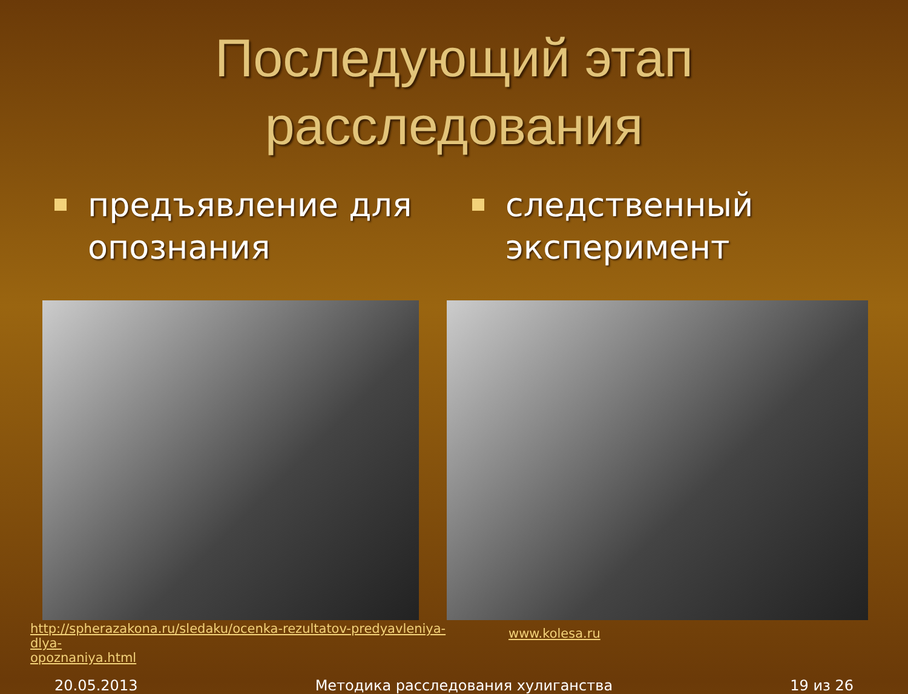Последующий этап
расследования
предъявление для опознания
http://spherazakona.ru/sledaku/ocenka-rezultatov-predyavleniya-dlya-
opoznaniya.html
следственный эксперимент
www.kolesa.ru
20.05.2013 Методика расследования хулиганства 19 из 26